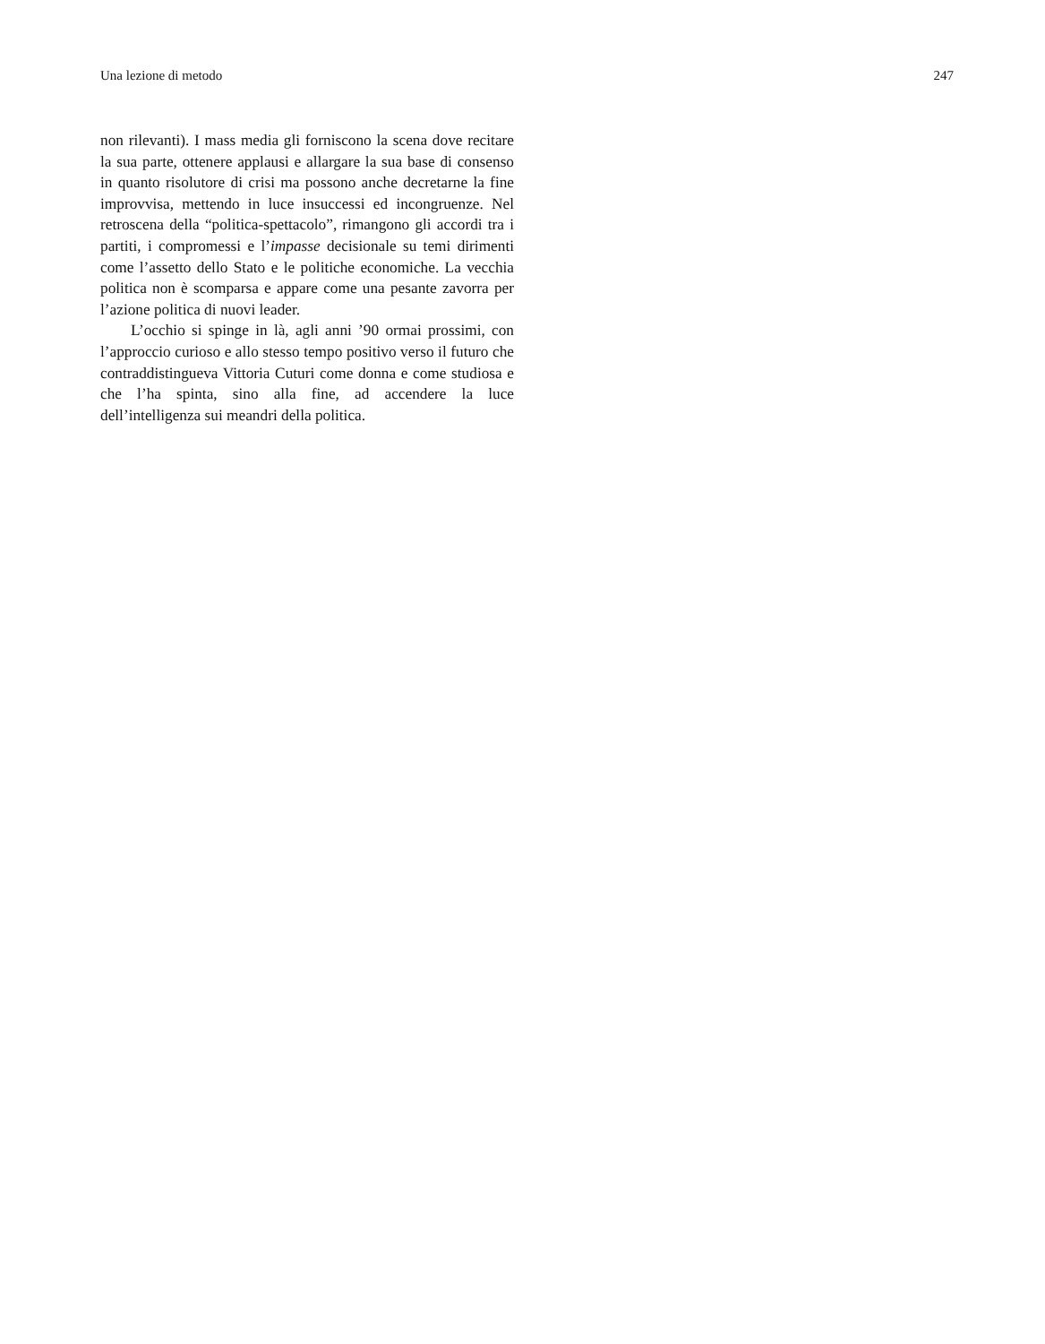Una lezione di metodo 247
non rilevanti). I mass media gli forniscono la scena dove recitare la sua parte, ottenere applausi e allargare la sua base di consenso in quanto risolutore di crisi ma possono anche decretarne la fine improvvisa, mettendo in luce insuccessi ed incongruenze. Nel retroscena della “politica-spettacolo”, rimangono gli accordi tra i partiti, i compromessi e l’impasse decisionale su temi dirimenti come l’assetto dello Stato e le politiche economiche. La vecchia politica non è scomparsa e appare come una pesante zavorra per l’azione politica di nuovi leader.
L’occhio si spinge in là, agli anni ’90 ormai prossimi, con l’approccio curioso e allo stesso tempo positivo verso il futuro che contraddistingueva Vittoria Cuturi come donna e come studiosa e che l’ha spinta, sino alla fine, ad accendere la luce dell’intelligenza sui meandri della politica.